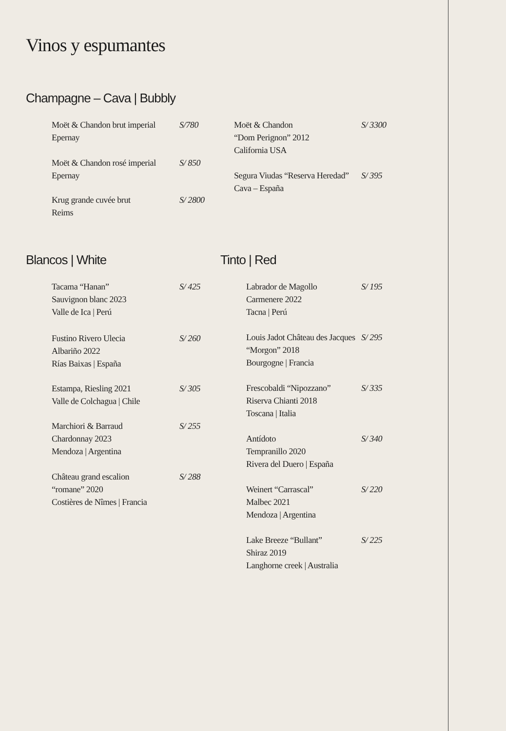Vinos y espumantes
Champagne – Cava | Bubbly
Moët & Chandon brut imperial
Epernay
S/780
Moët & Chandon rosé imperial
Epernay
S/ 850
Krug grande cuvée brut
Reims
S/ 2800
Moët & Chandon
“Dom Perignon” 2012
California USA
S/ 3300
Segura Viudas “Reserva Heredad”
Cava – España
S/ 395
Blancos | White
Tacama “Hanan”
Sauvignon blanc 2023
Valle de Ica | Perú
S/ 425
Fustino Rivero Ulecia
Albariño 2022
Rías Baixas | España
S/ 260
Estampa, Riesling 2021
Valle de Colchagua | Chile
S/ 305
Marchiori & Barraud
Chardonnay 2023
Mendoza | Argentina
S/ 255
Château grand escalion
“romane” 2020
Costières de Nîmes | Francia
S/ 288
Tinto | Red
Labrador de Magollo
Carmenere 2022
Tacna | Perú
S/ 195
Louis Jadot Château des Jacques
“Morgon” 2018
Bourgogne | Francia
S/ 295
Frescobaldi “Nipozzano”
Riserva Chianti 2018
Toscana | Italia
S/ 335
Antídoto
Tempranillo 2020
Rivera del Duero | España
S/ 340
Weinert “Carrascal”
Malbec 2021
Mendoza | Argentina
S/ 220
Lake Breeze “Bullant”
Shiraz 2019
Langhorne creek | Australia
S/ 225